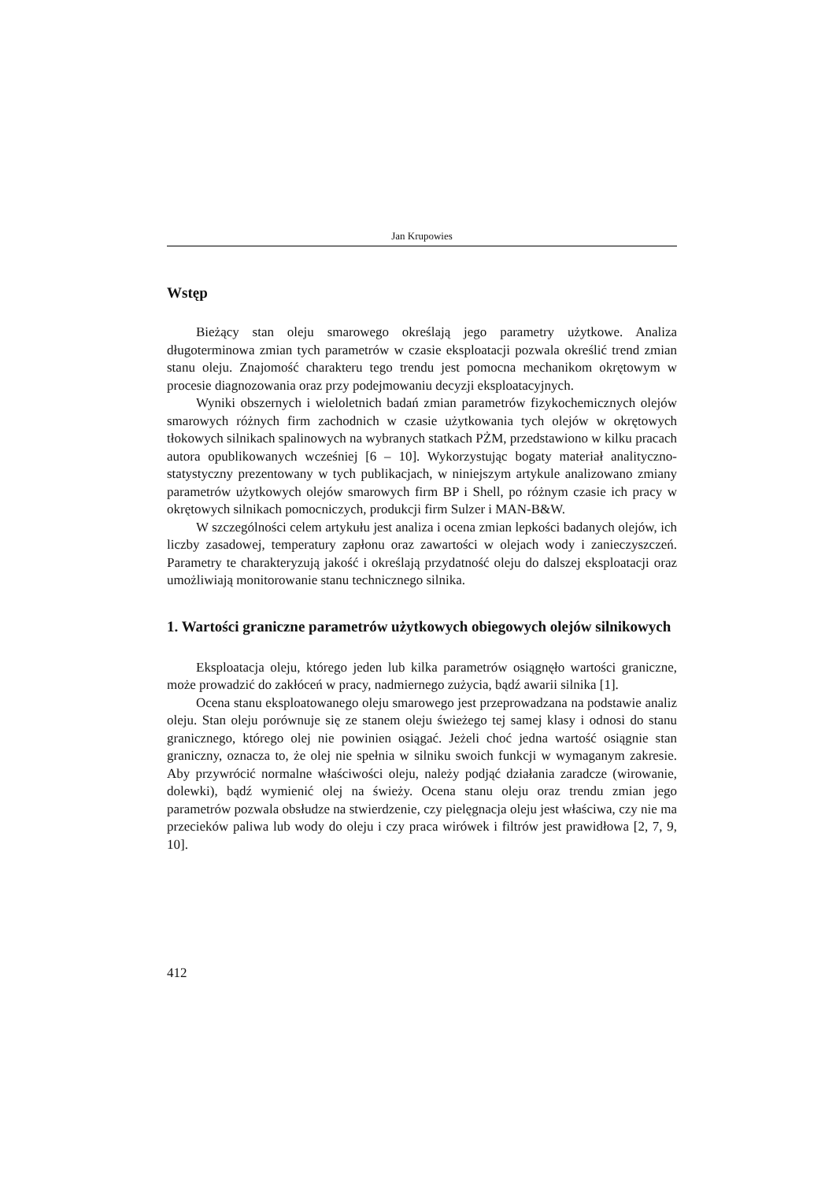Jan Krupowies
Wstęp
Bieżący stan oleju smarowego określają jego parametry użytkowe. Analiza długoterminowa zmian tych parametrów w czasie eksploatacji pozwala określić trend zmian stanu oleju. Znajomość charakteru tego trendu jest pomocna mechanikom okrętowym w procesie diagnozowania oraz przy podejmowaniu decyzji eksploatacyjnych.
Wyniki obszernych i wieloletnich badań zmian parametrów fizykochemicznych olejów smarowych różnych firm zachodnich w czasie użytkowania tych olejów w okrętowych tłokowych silnikach spalinowych na wybranych statkach PŻM, przedstawiono w kilku pracach autora opublikowanych wcześniej [6 – 10]. Wykorzystując bogaty materiał analityczno-statystyczny prezentowany w tych publikacjach, w niniejszym artykule analizowano zmiany parametrów użytkowych olejów smarowych firm BP i Shell, po różnym czasie ich pracy w okrętowych silnikach pomocniczych, produkcji firm Sulzer i MAN-B&W.
W szczególności celem artykułu jest analiza i ocena zmian lepkości badanych olejów, ich liczby zasadowej, temperatury zapłonu oraz zawartości w olejach wody i zanieczyszczeń. Parametry te charakteryzują jakość i określają przydatność oleju do dalszej eksploatacji oraz umożliwiają monitorowanie stanu technicznego silnika.
1. Wartości graniczne parametrów użytkowych obiegowych olejów silnikowych
Eksploatacja oleju, którego jeden lub kilka parametrów osiągnęło wartości graniczne, może prowadzić do zakłóceń w pracy, nadmiernego zużycia, bądź awarii silnika [1].
Ocena stanu eksploatowanego oleju smarowego jest przeprowadzana na podstawie analiz oleju. Stan oleju porównuje się ze stanem oleju świeżego tej samej klasy i odnosi do stanu granicznego, którego olej nie powinien osiągać. Jeżeli choć jedna wartość osiągnie stan graniczny, oznacza to, że olej nie spełnia w silniku swoich funkcji w wymaganym zakresie. Aby przywrócić normalne właściwości oleju, należy podjąć działania zaradcze (wirowanie, dolewki), bądź wymienić olej na świeży. Ocena stanu oleju oraz trendu zmian jego parametrów pozwala obsłudze na stwierdzenie, czy pielęgnacja oleju jest właściwa, czy nie ma przecieków paliwa lub wody do oleju i czy praca wirówek i filtrów jest prawidłowa [2, 7, 9, 10].
412